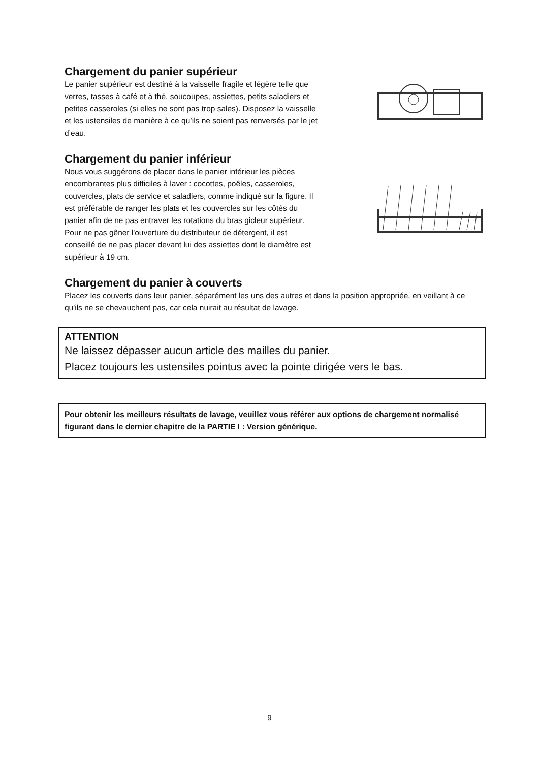Chargement du panier supérieur
Le panier supérieur est destiné à la vaisselle fragile et légère telle que verres, tasses à café et à thé, soucoupes, assiettes, petits saladiers et petites casseroles (si elles ne sont pas trop sales). Disposez la vaisselle et les ustensiles de manière à ce qu’ils ne soient pas renversés par le jet d’eau.
Chargement du panier inférieur
Nous vous suggérons de placer dans le panier inférieur les pièces encombrantes plus difficiles à laver : cocottes, poêles, casseroles, couvercles, plats de service et saladiers, comme indiqué sur la figure. Il est préférable de ranger les plats et les couvercles sur les côtés du panier afin de ne pas entraver les rotations du bras gicleur supérieur.
Pour ne pas gêner l'ouverture du distributeur de détergent, il est conseillé de ne pas placer devant lui des assiettes dont le diamètre est supérieur à 19 cm.
Chargement du panier à couverts
Placez les couverts dans leur panier, séparément les uns des autres et dans la position appropriée, en veillant à ce qu'ils ne se chevauchent pas, car cela nuirait au résultat de lavage.
ATTENTION
Ne laissez dépasser aucun article des mailles du panier.
Placez toujours les ustensiles pointus avec la pointe dirigée vers le bas.
Pour obtenir les meilleurs résultats de lavage, veuillez vous référer aux options de chargement normalisé figurant dans le dernier chapitre de la PARTIE I : Version générique.
9